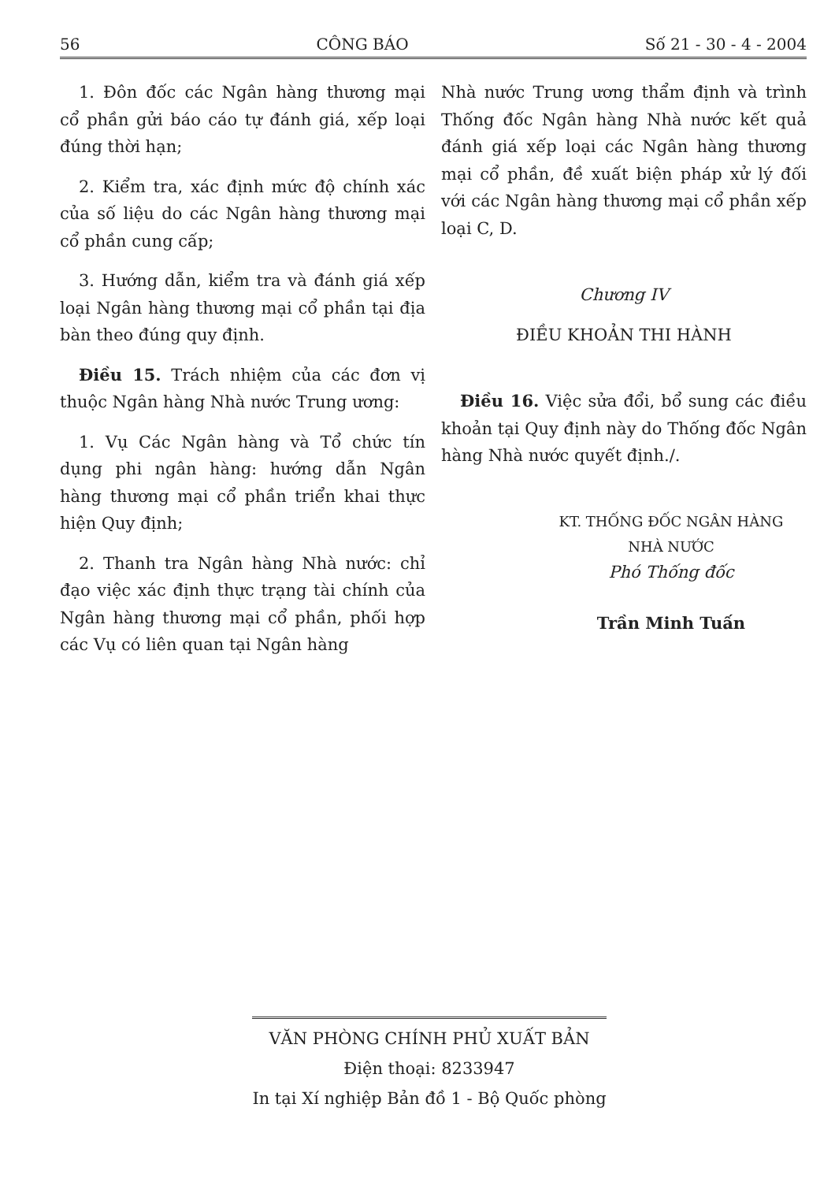56 CÔNG BÁO Số 21 - 30 - 4 - 2004
1. Đôn đốc các Ngân hàng thương mại cổ phần gửi báo cáo tự đánh giá, xếp loại đúng thời hạn;
2. Kiểm tra, xác định mức độ chính xác của số liệu do các Ngân hàng thương mại cổ phần cung cấp;
3. Hướng dẫn, kiểm tra và đánh giá xếp loại Ngân hàng thương mại cổ phần tại địa bàn theo đúng quy định.
Điều 15. Trách nhiệm của các đơn vị thuộc Ngân hàng Nhà nước Trung ương:
1. Vụ Các Ngân hàng và Tổ chức tín dụng phi ngân hàng: hướng dẫn Ngân hàng thương mại cổ phần triển khai thực hiện Quy định;
2. Thanh tra Ngân hàng Nhà nước: chỉ đạo việc xác định thực trạng tài chính của Ngân hàng thương mại cổ phần, phối hợp các Vụ có liên quan tại Ngân hàng
Nhà nước Trung ương thẩm định và trình Thống đốc Ngân hàng Nhà nước kết quả đánh giá xếp loại các Ngân hàng thương mại cổ phần, đề xuất biện pháp xử lý đối với các Ngân hàng thương mại cổ phần xếp loại C, D.
Chương IV
ĐIỀU KHOẢN THI HÀNH
Điều 16. Việc sửa đổi, bổ sung các điều khoản tại Quy định này do Thống đốc Ngân hàng Nhà nước quyết định./.
KT. THỐNG ĐỐC NGÂN HÀNG
NHÀ NƯỚC
Phó Thống đốc
Trần Minh Tuấn
VĂN PHÒNG CHÍNH PHỦ XUẤT BẢN
Điện thoại: 8233947
In tại Xí nghiệp Bản đồ 1 - Bộ Quốc phòng